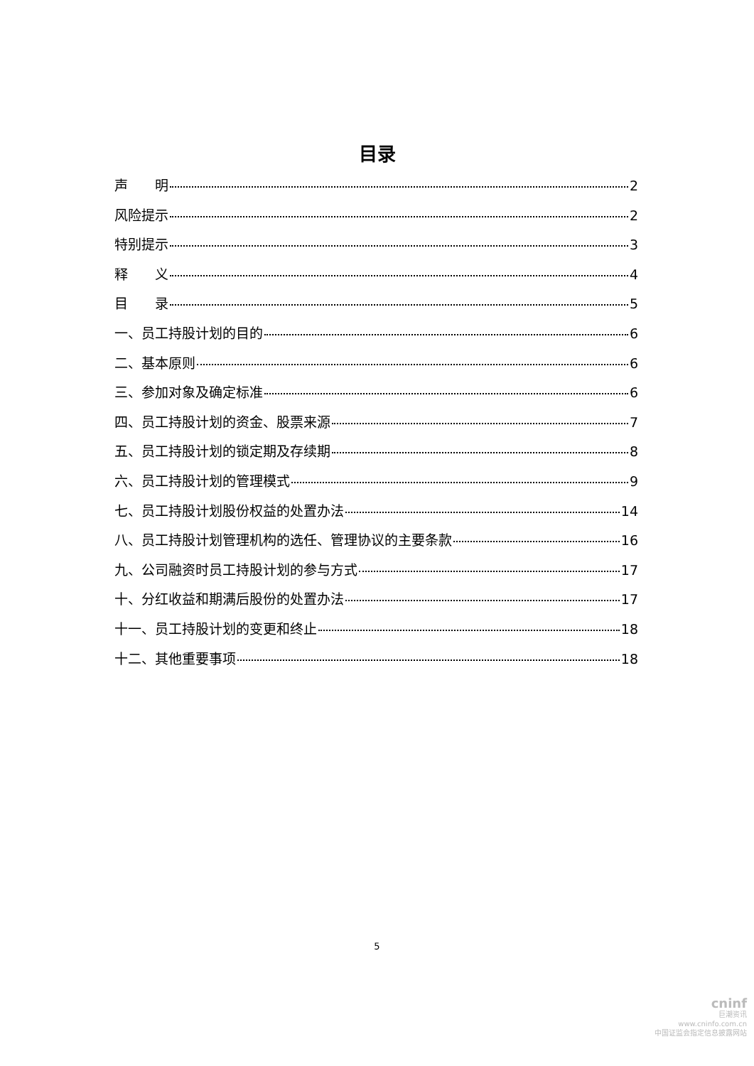目录
声  明 2
风险提示 2
特别提示 3
释  义 4
目  录 5
一、员工持股计划的目的 6
二、基本原则 6
三、参加对象及确定标准 6
四、员工持股计划的资金、股票来源 7
五、员工持股计划的锁定期及存续期 8
六、员工持股计划的管理模式 9
七、员工持股计划股份权益的处置办法 14
八、员工持股计划管理机构的选任、管理协议的主要条款 16
九、公司融资时员工持股计划的参与方式 17
十、分红收益和期满后股份的处置办法 17
十一、员工持股计划的变更和终止 18
十二、其他重要事项 18
5
cninf
巨潮资讯
www.cninfo.com.cn
中国证监会指定信息披露网站